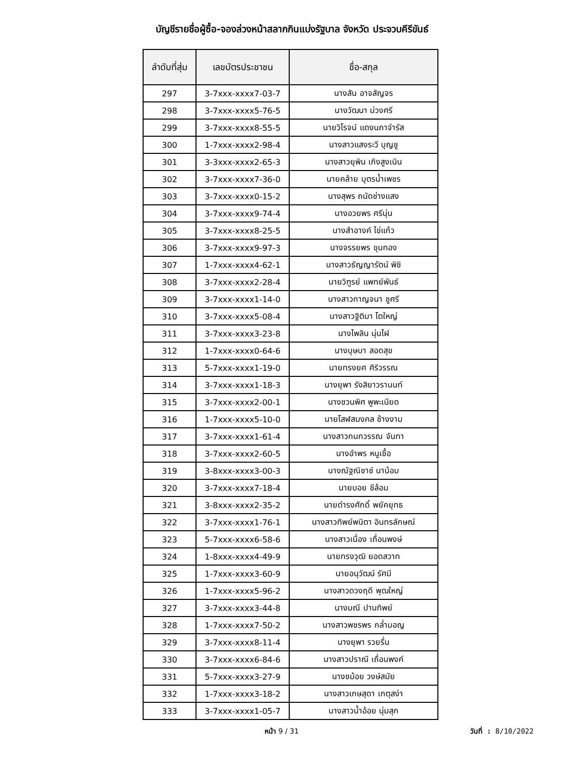บัญชีรายชื่อผู้ซื้อ-จองล่วงหน้าสลากกินแบ่งรัฐบาล จังหวัด ประจวบคีรีขันธ์
| ลำดับที่สุ่ม | เลขบัตรประชาชน | ชื่อ-สกุล |
| --- | --- | --- |
| 297 | 3-7xxx-xxxx7-03-7 | นางสัน อาจสัญจร |
| 298 | 3-7xxx-xxxx5-76-5 | นางวัฒนา ม่วงศรี |
| 299 | 3-7xxx-xxxx8-55-5 | นายวิโรจน์ แดงนภาจำรัส |
| 300 | 1-7xxx-xxxx2-98-4 | นางสาวแสงระวี บุญชู |
| 301 | 3-3xxx-xxxx2-65-3 | นางสาวยุพิน เกิงสูงเนิน |
| 302 | 3-7xxx-xxxx7-36-0 | นายคล้าย บุตรน้ำเพชร |
| 303 | 3-7xxx-xxxx0-15-2 | นางสุพร ถนัดช่างแสง |
| 304 | 3-7xxx-xxxx9-74-4 | นางอวยพร ศรีนุ่น |
| 305 | 3-7xxx-xxxx8-25-5 | นางสำอางค์ ไข่แก้ว |
| 306 | 3-7xxx-xxxx9-97-3 | นางจรรยพร ขุนทอง |
| 307 | 1-7xxx-xxxx4-62-1 | นางสาวธัญญารัตน์ พิชิ |
| 308 | 3-7xxx-xxxx2-28-4 | นายวิฑูรย์ แพทย์พันธ์ |
| 309 | 3-7xxx-xxxx1-14-0 | นางสาวกาญจนา ชูศรี |
| 310 | 3-7xxx-xxxx5-08-4 | นางสาวฐิติมา โตใหญ่ |
| 311 | 3-7xxx-xxxx3-23-8 | นางไพลิน นุ่นไฝ |
| 312 | 1-7xxx-xxxx0-64-6 | นางบุษบา สอดสุข |
| 313 | 5-7xxx-xxxx1-19-0 | นายทรงยศ ศิริวรรณ |
| 314 | 3-7xxx-xxxx1-18-3 | นางยุพา รังสิยาวรานนท์ |
| 315 | 3-7xxx-xxxx2-00-1 | นางชวนพิศ พูพะเนียด |
| 316 | 1-7xxx-xxxx5-10-0 | นายโสฬสมงคล ช้างงาม |
| 317 | 3-7xxx-xxxx1-61-4 | นางสาวกนกวรรณ จันทา |
| 318 | 3-7xxx-xxxx2-60-5 | นางอำพร หนูเชื้อ |
| 319 | 3-8xxx-xxxx3-00-3 | นางณัฐณิชาช์ นาน้อม |
| 320 | 3-7xxx-xxxx7-18-4 | นายบอย ชีล้อม |
| 321 | 3-8xxx-xxxx2-35-2 | นายดำรงศักดิ์ พยัคยุทธ |
| 322 | 3-7xxx-xxxx1-76-1 | นางสาวทิพย์พนิตา อินทรลักษณ์ |
| 323 | 5-7xxx-xxxx6-58-6 | นางสาวเนื่อง เถื่อนพงษ์ |
| 324 | 1-8xxx-xxxx4-49-9 | นายทรงวุฒิ ยอดสวาท |
| 325 | 1-7xxx-xxxx3-60-9 | นายอนุวัฒน์ รัศมี |
| 326 | 1-7xxx-xxxx5-96-2 | นางสาวดวงฤดี พุฒใหญ่ |
| 327 | 3-7xxx-xxxx3-44-8 | นางมณี ปานทิพย์ |
| 328 | 1-7xxx-xxxx7-50-2 | นางสาวพชรพร กล่ำมอญ |
| 329 | 3-7xxx-xxxx8-11-4 | นางยุพา รวยรื่น |
| 330 | 3-7xxx-xxxx6-84-6 | นางสาวปราณี เถื่อนพงค์ |
| 331 | 5-7xxx-xxxx3-27-9 | นางชม้อย วงษ์สมัย |
| 332 | 1-7xxx-xxxx3-18-2 | นางสาวเกษสุดา เกตุสง่า |
| 333 | 3-7xxx-xxxx1-05-7 | นางสาวน้ำอ้อย นุ่มสุก |
หน้า 9 / 31 วันที่ : 8/10/2022